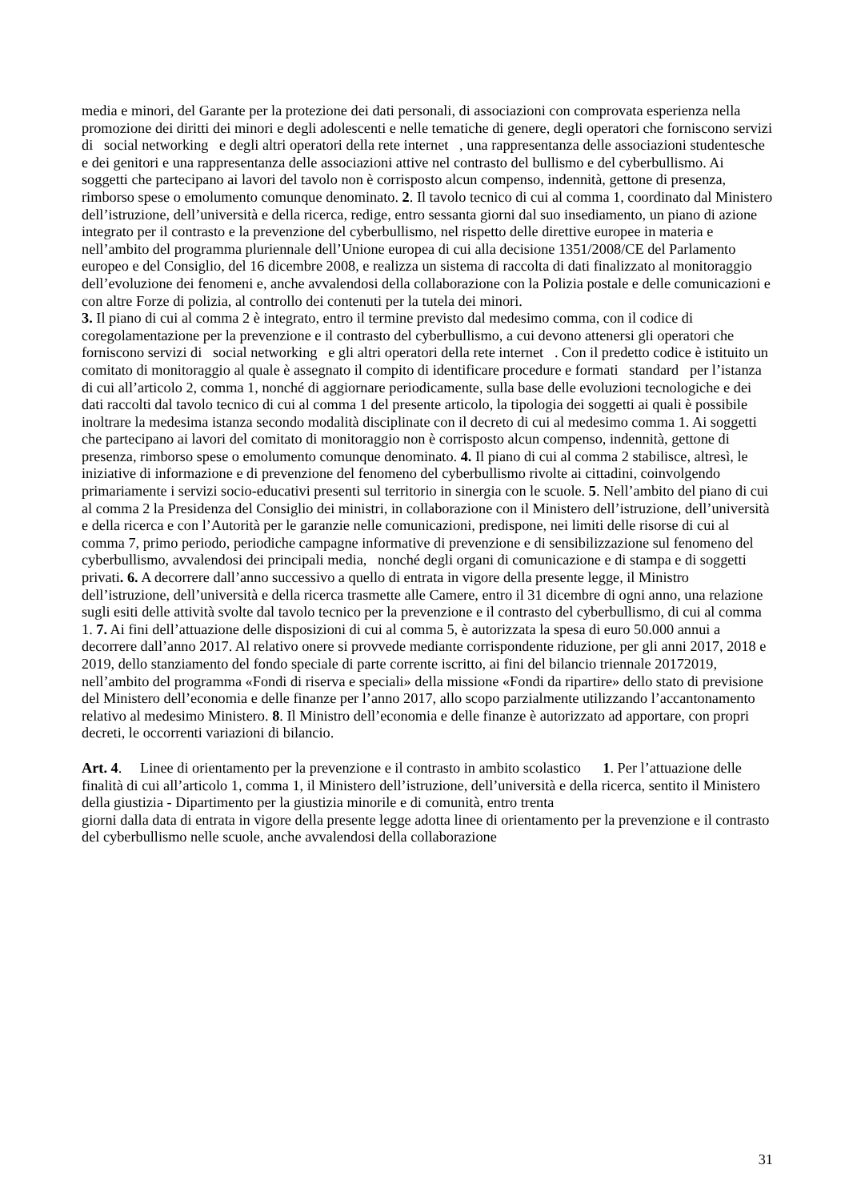media e minori, del Garante per la protezione dei dati personali, di associazioni con comprovata esperienza nella promozione dei diritti dei minori e degli adolescenti e nelle tematiche di genere, degli operatori che forniscono servizi di social networking e degli altri operatori della rete internet , una rappresentanza delle associazioni studentesche e dei genitori e una rappresentanza delle associazioni attive nel contrasto del bullismo e del cyberbullismo. Ai soggetti che partecipano ai lavori del tavolo non è corrisposto alcun compenso, indennità, gettone di presenza, rimborso spese o emolumento comunque denominato. 2. Il tavolo tecnico di cui al comma 1, coordinato dal Ministero dell’istruzione, dell’università e della ricerca, redige, entro sessanta giorni dal suo insediamento, un piano di azione integrato per il contrasto e la prevenzione del cyberbullismo, nel rispetto delle direttive europee in materia e nell’ambito del programma pluriennale dell’Unione europea di cui alla decisione 1351/2008/CE del Parlamento europeo e del Consiglio, del 16 dicembre 2008, e realizza un sistema di raccolta di dati finalizzato al monitoraggio dell’evoluzione dei fenomeni e, anche avvalendosi della collaborazione con la Polizia postale e delle comunicazioni e con altre Forze di polizia, al controllo dei contenuti per la tutela dei minori.
3. Il piano di cui al comma 2 è integrato, entro il termine previsto dal medesimo comma, con il codice di coregolamentazione per la prevenzione e il contrasto del cyberbullismo, a cui devono attenersi gli operatori che forniscono servizi di social networking e gli altri operatori della rete internet . Con il predetto codice è istituito un comitato di monitoraggio al quale è assegnato il compito di identificare procedure e formati standard per l’istanza di cui all’articolo 2, comma 1, nonché di aggiornare periodicamente, sulla base delle evoluzioni tecnologiche e dei dati raccolti dal tavolo tecnico di cui al comma 1 del presente articolo, la tipologia dei soggetti ai quali è possibile inoltrare la medesima istanza secondo modalità disciplinate con il decreto di cui al medesimo comma 1. Ai soggetti che partecipano ai lavori del comitato di monitoraggio non è corrisposto alcun compenso, indennità, gettone di presenza, rimborso spese o emolumento comunque denominato. 4. Il piano di cui al comma 2 stabilisce, altresì, le iniziative di informazione e di prevenzione del fenomeno del cyberbullismo rivolte ai cittadini, coinvolgendo primariamente i servizi socio-educativi presenti sul territorio in sinergia con le scuole. 5. Nell’ambito del piano di cui al comma 2 la Presidenza del Consiglio dei ministri, in collaborazione con il Ministero dell’istruzione, dell’università e della ricerca e con l’Autorità per le garanzie nelle comunicazioni, predispone, nei limiti delle risorse di cui al comma 7, primo periodo, periodiche campagne informative di prevenzione e di sensibilizzazione sul fenomeno del cyberbullismo, avvalendosi dei principali media, nonché degli organi di comunicazione e di stampa e di soggetti privati. 6. A decorrere dall’anno successivo a quello di entrata in vigore della presente legge, il Ministro dell’istruzione, dell’università e della ricerca trasmette alle Camere, entro il 31 dicembre di ogni anno, una relazione sugli esiti delle attività svolte dal tavolo tecnico per la prevenzione e il contrasto del cyberbullismo, di cui al comma 1. 7. Ai fini dell’attuazione delle disposizioni di cui al comma 5, è autorizzata la spesa di euro 50.000 annui a decorrere dall’anno 2017. Al relativo onere si provvede mediante corrispondente riduzione, per gli anni 2017, 2018 e 2019, dello stanziamento del fondo speciale di parte corrente iscritto, ai fini del bilancio triennale 20172019, nell’ambito del programma «Fondi di riserva e speciali» della missione «Fondi da ripartire» dello stato di previsione del Ministero dell’economia e delle finanze per l’anno 2017, allo scopo parzialmente utilizzando l’accantonamento relativo al medesimo Ministero. 8. Il Ministro dell’economia e delle finanze è autorizzato ad apportare, con propri decreti, le occorrenti variazioni di bilancio.
Art. 4. Linee di orientamento per la prevenzione e il contrasto in ambito scolastico 1. Per l’attuazione delle finalità di cui all’articolo 1, comma 1, il Ministero dell’istruzione, dell’università e della ricerca, sentito il Ministero della giustizia - Dipartimento per la giustizia minorile e di comunità, entro trenta
giorni dalla data di entrata in vigore della presente legge adotta linee di orientamento per la prevenzione e il contrasto del cyberbullismo nelle scuole, anche avvalendosi della collaborazione
31